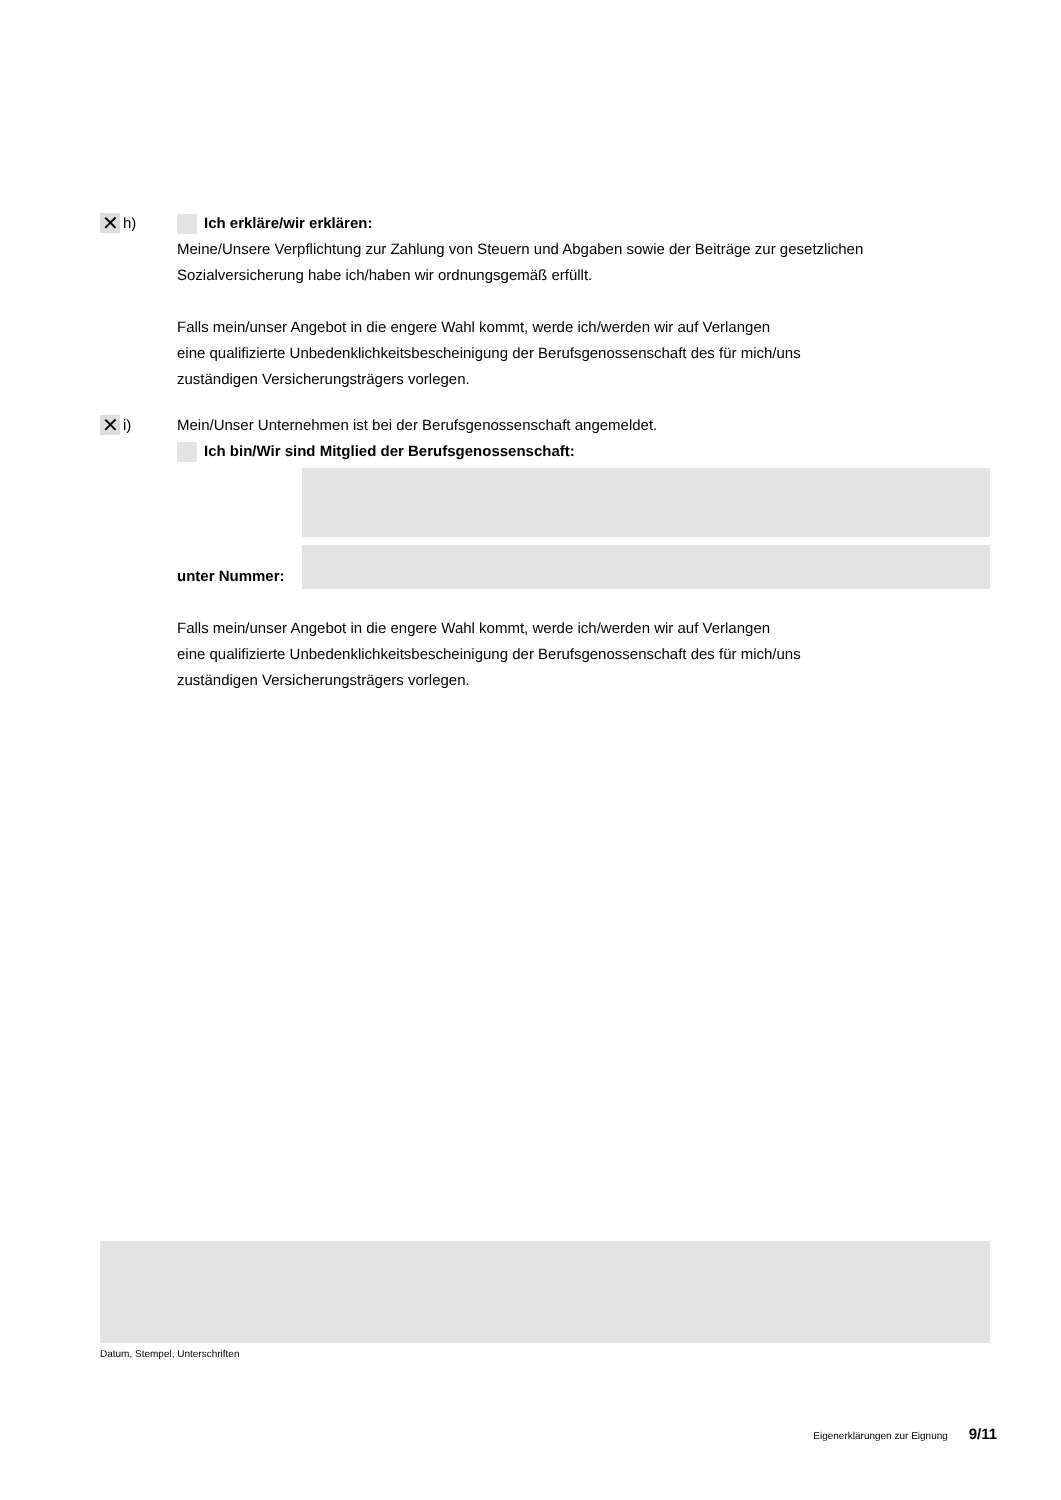✕ h) Ich erkläre/wir erklären:
Meine/Unsere Verpflichtung zur Zahlung von Steuern und Abgaben sowie der Beiträge zur gesetzlichen Sozialversicherung habe ich/haben wir ordnungsgemäß erfüllt.
Falls mein/unser Angebot in die engere Wahl kommt, werde ich/werden wir auf Verlangen
eine qualifizierte Unbedenklichkeitsbescheinigung der Berufsgenossenschaft des für mich/uns
zuständigen Versicherungsträgers vorlegen.
✕ i) Mein/Unser Unternehmen ist bei der Berufsgenossenschaft angemeldet.
Ich bin/Wir sind Mitglied der Berufsgenossenschaft:
unter Nummer:
Falls mein/unser Angebot in die engere Wahl kommt, werde ich/werden wir auf Verlangen
eine qualifizierte Unbedenklichkeitsbescheinigung der Berufsgenossenschaft des für mich/uns
zuständigen Versicherungsträgers vorlegen.
Datum, Stempel, Unterschriften
Eigenerklärungen zur Eignung 9/11